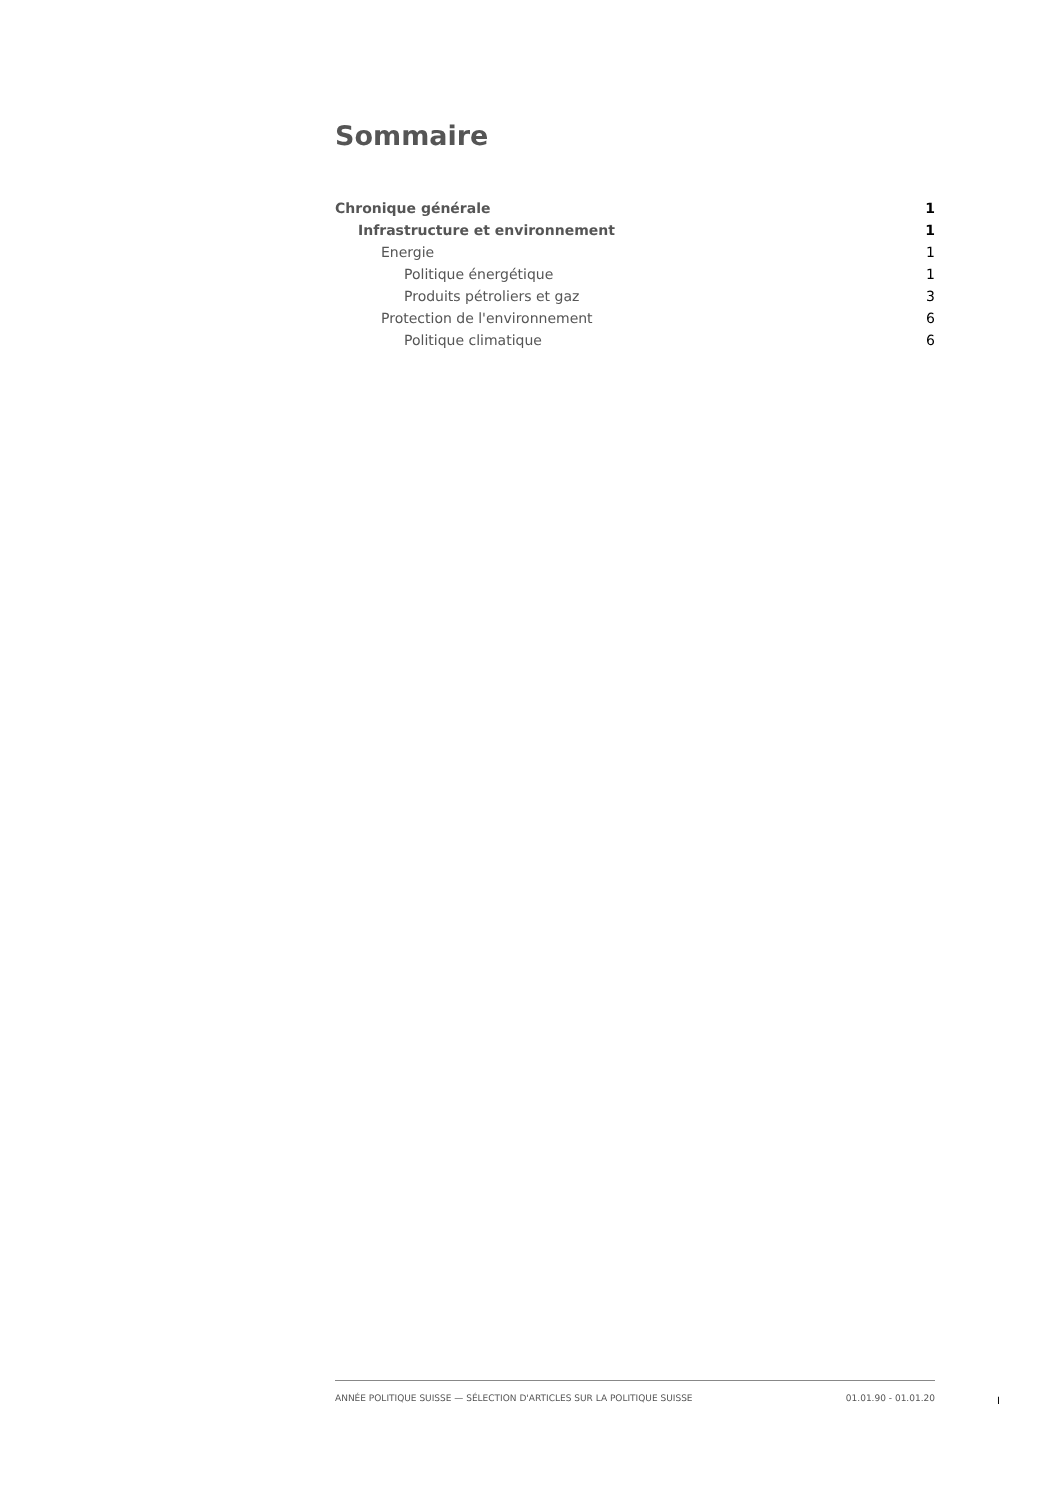Sommaire
Chronique générale 1
Infrastructure et environnement 1
Energie 1
Politique énergétique 1
Produits pétroliers et gaz 3
Protection de l'environnement 6
Politique climatique 6
ANNÉE POLITIQUE SUISSE — SÉLECTION D'ARTICLES SUR LA POLITIQUE SUISSE 01.01.90 - 01.01.20
I